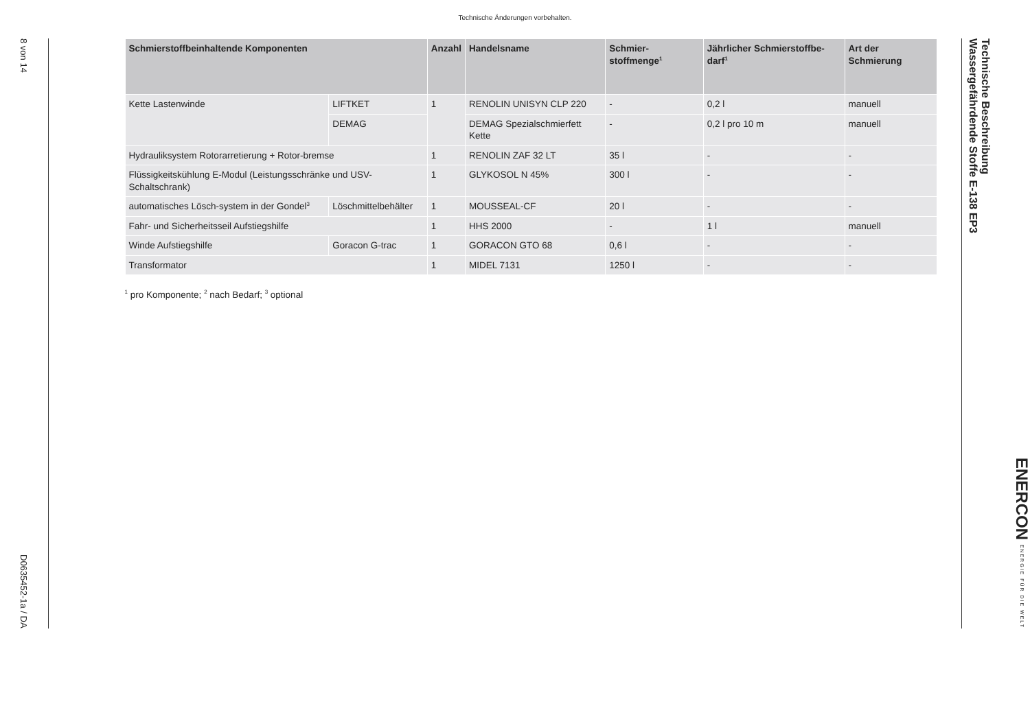Technische Änderungen vorbehalten.
8 von 14
D0635452-1a / DA
| Schmierstoffbeinhaltende Komponenten | | Anzahl | Handelsname | Schmier-stoffmenge<sup>1</sup> | Jährlicher Schmierstoffbe-darf<sup>1</sup> | Art der Schmierung |
| --- | --- | --- | --- | --- | --- | --- |
| Kette Lastenwinde | LIFTKET | 1 | RENOLIN UNISYN CLP 220 | - | 0,2 l | manuell |
| | DEMAG | | DEMAG Spezialschmierfett Kette | - | 0,2 l pro 10 m | manuell |
| Hydrauliksystem Rotorarretierung + Rotor-bremse | | 1 | RENOLIN ZAF 32 LT | 35 l | - | - |
| Flüssigkeitskühlung E-Modul (Leistungsschränke und USV-Schaltschrank) | | 1 | GLYKOSOL N 45% | 300 l | - | - |
| automatisches Lösch-system in der Gondel<sup>3</sup> | Löschmittelbehälter | 1 | MOUSSEAL-CF | 20 l | - | - |
| Fahr- und Sicherheitsseil Aufstiegshilfe | | 1 | HHS 2000 | - | 1 l | manuell |
| Winde Aufstiegshilfe | Goracon G-trac | 1 | GORACON GTO 68 | 0,6 l | - | - |
| Transformator | | 1 | MIDEL 7131 | 1250 l | - | - |
<sup>1</sup> pro Komponente; <sup>2</sup> nach Bedarf; <sup>3</sup> optional
Technische Beschreibung
Wassergefährdende Stoffe E-138 EP3
ENERCON ENERGIE FÜR DIE WELT